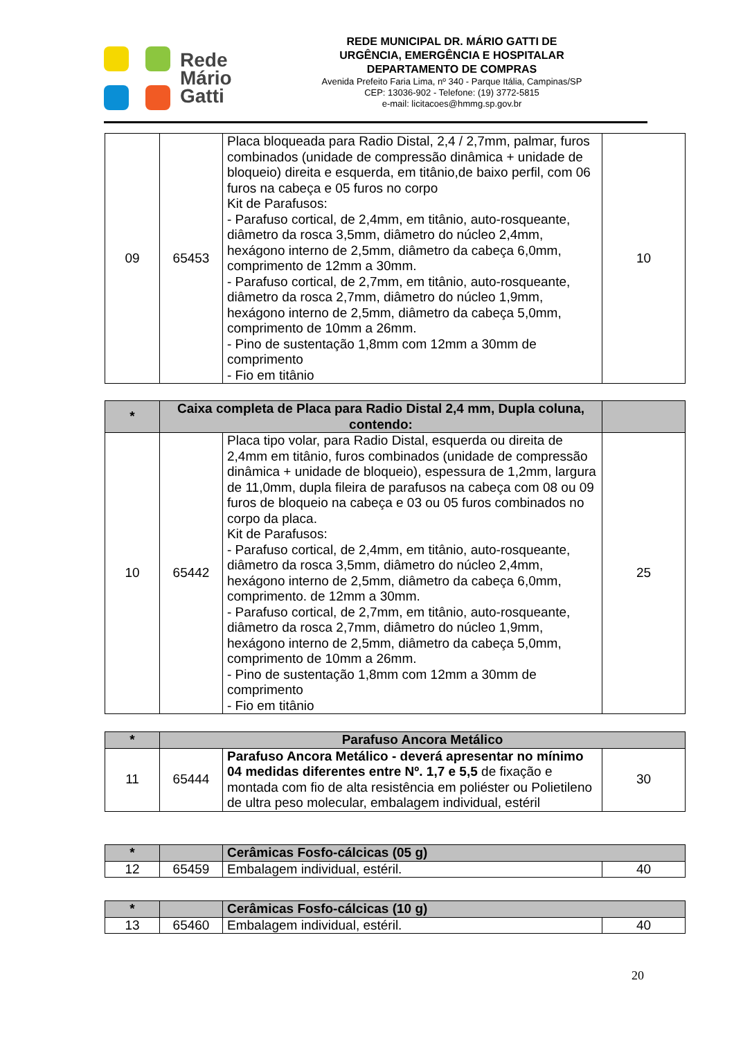Rede
Mário
Gatti
REDE MUNICIPAL DR. MÁRIO GATTI DE
URGÊNCIA, EMERGÊNCIA E HOSPITALAR
DEPARTAMENTO DE COMPRAS
Avenida Prefeito Faria Lima, nº 340 - Parque Itália, Campinas/SP
CEP: 13036-902 - Telefone: (19) 3772-5815
e-mail: licitacoes@hmmg.sp.gov.br
| 09 | 65453 | Placa bloqueada para Radio Distal, 2,4 / 2,7mm, palmar, furos combinados (unidade de compressão dinâmica + unidade de bloqueio) direita e esquerda, em titânio,de baixo perfil, com 06 furos na cabeça e 05 furos no corpo Kit de Parafusos: - Parafuso cortical, de 2,4mm, em titânio, auto-rosqueante, diâmetro da rosca 3,5mm, diâmetro do núcleo 2,4mm, hexágono interno de 2,5mm, diâmetro da cabeça 6,0mm, comprimento de 12mm a 30mm. - Parafuso cortical, de 2,7mm, em titânio, auto-rosqueante, diâmetro da rosca 2,7mm, diâmetro do núcleo 1,9mm, hexágono interno de 2,5mm, diâmetro da cabeça 5,0mm, comprimento de 10mm a 26mm. - Pino de sustentação 1,8mm com 12mm a 30mm de comprimento - Fio em titânio | 10 |
| * | Caixa completa de Placa para Radio Distal 2,4 mm, Dupla coluna, contendo: | | |
| --- | --- | --- | --- |
| 10 | 65442 | Placa tipo volar, para Radio Distal, esquerda ou direita de 2,4mm em titânio, furos combinados (unidade de compressão dinâmica + unidade de bloqueio), espessura de 1,2mm, largura de 11,0mm, dupla fileira de parafusos na cabeça com 08 ou 09 furos de bloqueio na cabeça e 03 ou 05 furos combinados no corpo da placa. Kit de Parafusos: - Parafuso cortical, de 2,4mm, em titânio, auto-rosqueante, diâmetro da rosca 3,5mm, diâmetro do núcleo 2,4mm, hexágono interno de 2,5mm, diâmetro da cabeça 6,0mm, comprimento. de 12mm a 30mm. - Parafuso cortical, de 2,7mm, em titânio, auto-rosqueante, diâmetro da rosca 2,7mm, diâmetro do núcleo 1,9mm, hexágono interno de 2,5mm, diâmetro da cabeça 5,0mm, comprimento de 10mm a 26mm. - Pino de sustentação 1,8mm com 12mm a 30mm de comprimento - Fio em titânio | 25 |
| * | Parafuso Ancora Metálico | | |
| --- | --- | --- | --- |
| 11 | 65444 | Parafuso Ancora Metálico - deverá apresentar no mínimo 04 medidas diferentes entre Nº. 1,7 e 5,5 de fixação e montada com fio de alta resistência em poliéster ou Polietileno de ultra peso molecular, embalagem individual, estéril | 30 |
| * | | Cerâmicas Fosfo-cálcicas (05 g) | |
| --- | --- | --- | --- |
| 12 | 65459 | Embalagem individual, estéril. | 40 |
| * | | Cerâmicas Fosfo-cálcicas (10 g) | |
| --- | --- | --- | --- |
| 13 | 65460 | Embalagem individual, estéril. | 40 |
20